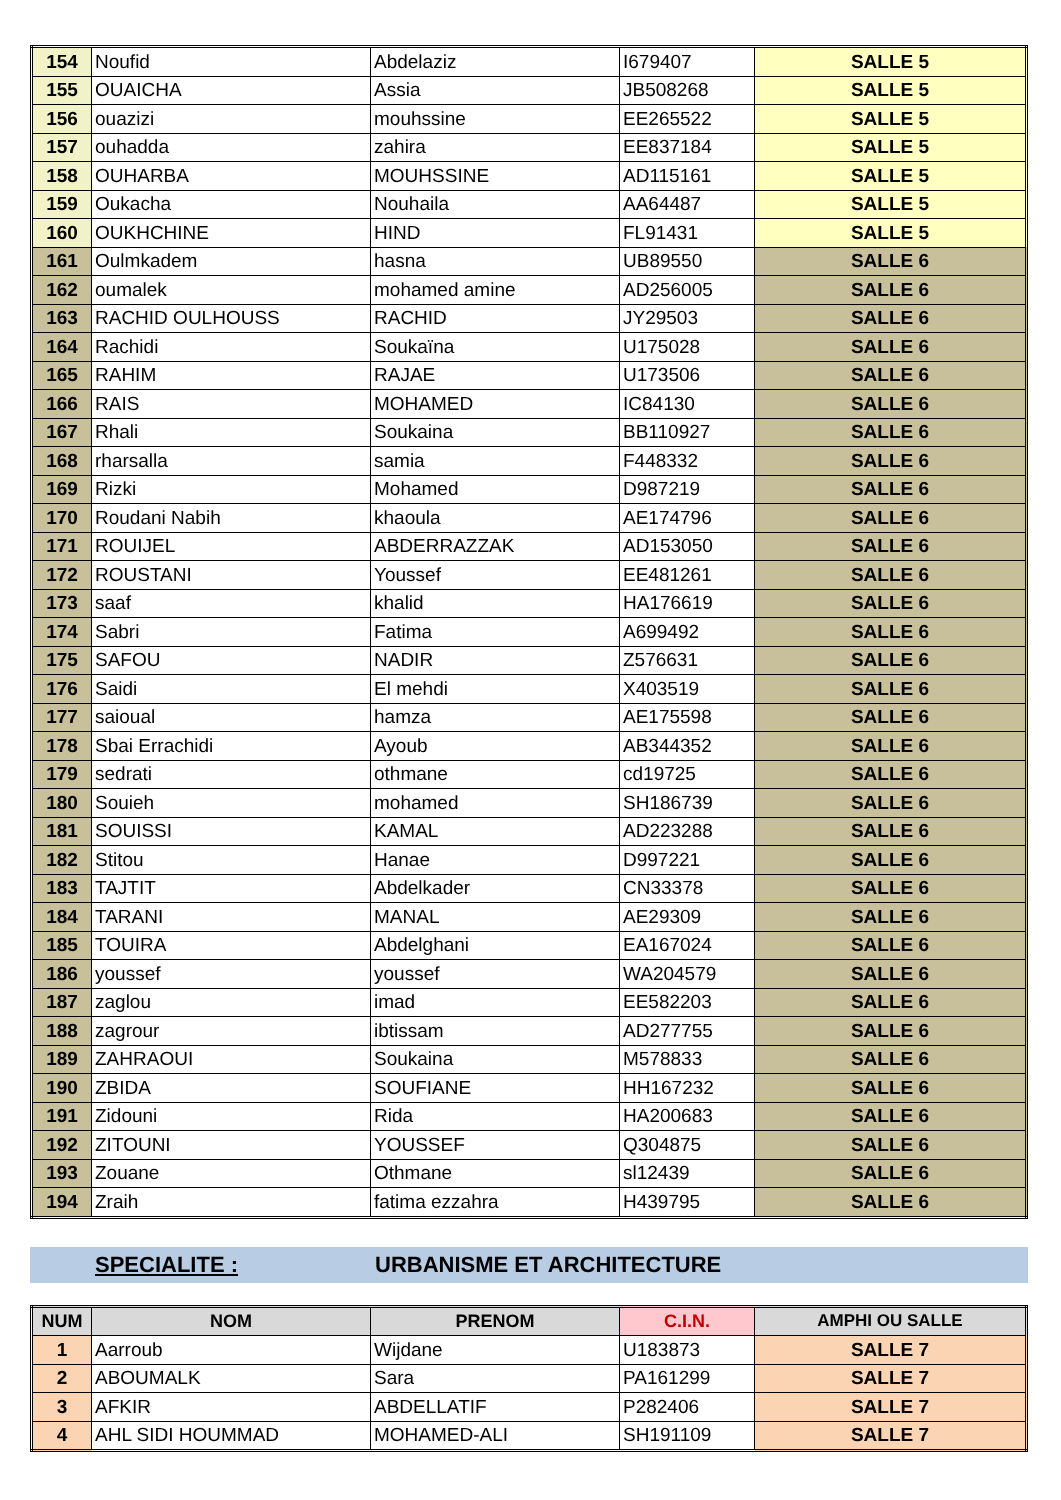| 154 | Noufid | Abdelaziz | I679407 | SALLE 5 |
| 155 | OUAICHA | Assia | JB508268 | SALLE 5 |
| 156 | ouazizi | mouhssine | EE265522 | SALLE 5 |
| 157 | ouhadda | zahira | EE837184 | SALLE 5 |
| 158 | OUHARBA | MOUHSSINE | AD115161 | SALLE 5 |
| 159 | Oukacha | Nouhaila | AA64487 | SALLE 5 |
| 160 | OUKHCHINE | HIND | FL91431 | SALLE 5 |
| 161 | Oulmkadem | hasna | UB89550 | SALLE 6 |
| 162 | oumalek | mohamed amine | AD256005 | SALLE 6 |
| 163 | RACHID OULHOUSS | RACHID | JY29503 | SALLE 6 |
| 164 | Rachidi | Soukaïna | U175028 | SALLE 6 |
| 165 | RAHIM | RAJAE | U173506 | SALLE 6 |
| 166 | RAIS | MOHAMED | IC84130 | SALLE 6 |
| 167 | Rhali | Soukaina | BB110927 | SALLE 6 |
| 168 | rharsalla | samia | F448332 | SALLE 6 |
| 169 | Rizki | Mohamed | D987219 | SALLE 6 |
| 170 | Roudani Nabih | khaoula | AE174796 | SALLE 6 |
| 171 | ROUIJEL | ABDERRAZZAK | AD153050 | SALLE 6 |
| 172 | ROUSTANI | Youssef | EE481261 | SALLE 6 |
| 173 | saaf | khalid | HA176619 | SALLE 6 |
| 174 | Sabri | Fatima | A699492 | SALLE 6 |
| 175 | SAFOU | NADIR | Z576631 | SALLE 6 |
| 176 | Saidi | El mehdi | X403519 | SALLE 6 |
| 177 | saioual | hamza | AE175598 | SALLE 6 |
| 178 | Sbai Errachidi | Ayoub | AB344352 | SALLE 6 |
| 179 | sedrati | othmane | cd19725 | SALLE 6 |
| 180 | Souieh | mohamed | SH186739 | SALLE 6 |
| 181 | SOUISSI | KAMAL | AD223288 | SALLE 6 |
| 182 | Stitou | Hanae | D997221 | SALLE 6 |
| 183 | TAJTIT | Abdelkader | CN33378 | SALLE 6 |
| 184 | TARANI | MANAL | AE29309 | SALLE 6 |
| 185 | TOUIRA | Abdelghani | EA167024 | SALLE 6 |
| 186 | youssef | youssef | WA204579 | SALLE 6 |
| 187 | zaglou | imad | EE582203 | SALLE 6 |
| 188 | zagrour | ibtissam | AD277755 | SALLE 6 |
| 189 | ZAHRAOUI | Soukaina | M578833 | SALLE 6 |
| 190 | ZBIDA | SOUFIANE | HH167232 | SALLE 6 |
| 191 | Zidouni | Rida | HA200683 | SALLE 6 |
| 192 | ZITOUNI | YOUSSEF | Q304875 | SALLE 6 |
| 193 | Zouane | Othmane | sl12439 | SALLE 6 |
| 194 | Zraih | fatima ezzahra | H439795 | SALLE 6 |
SPECIALITE : URBANISME ET ARCHITECTURE
| NUM | NOM | PRENOM | C.I.N. | AMPHI OU SALLE |
| --- | --- | --- | --- | --- |
| 1 | Aarroub | Wijdane | U183873 | SALLE 7 |
| 2 | ABOUMALK | Sara | PA161299 | SALLE 7 |
| 3 | AFKIR | ABDELLATIF | P282406 | SALLE 7 |
| 4 | AHL SIDI HOUMMAD | MOHAMED-ALI | SH191109 | SALLE 7 |